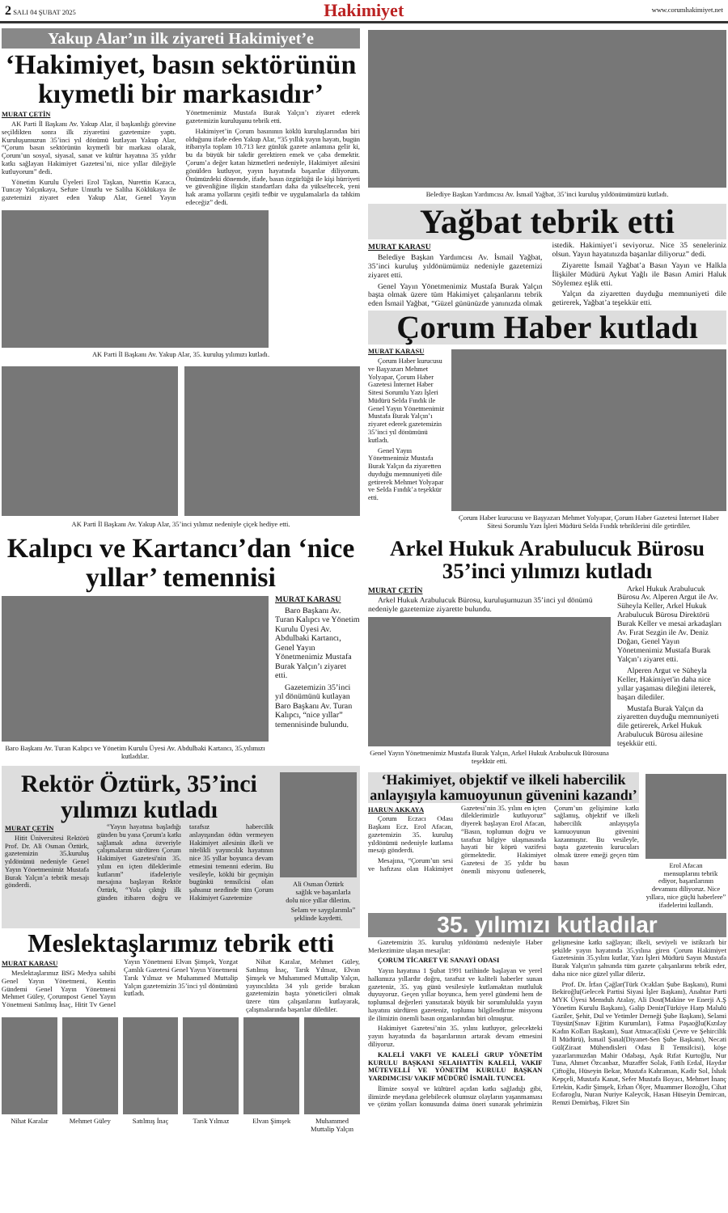2 SALI 04 ŞUBAT 2025 Hakimiyet www.corumhakimiyet.net
Yakup Alar’ın ilk ziyareti Hakimiyet’e
‘Hakimiyet, basın sektörünün kıymetli bir markasıdır’
MURAT ÇETİN
AK Parti İl Başkanı Av. Yakup Alar, il başkanlığı görevine seçildikten sonra ilk ziyaretini gazetemize yaptı. Kuruluşumuzun 35’inci yıl dönümü kutlayan Yakup Alar, “Çorum basın sektörünün kıymetli bir markası olarak, Çorum’un sosyal, siyasal, sanat ve kültür hayatına 35 yıldır katkı sağlayan Hakimiyet Gazetesi’ni, nice yıllar dileğiyle kutluyorum” dedi.
Yönetim Kurulu Üyeleri Erol Taşkan, Nurettin Karaca, Tuncay Yalçınkaya, Sefure Umutlu ve Saliha Köklükaya ile gazetemizi ziyaret eden Yakup Alar, Genel Yayın Yönetmenimiz Mustafa Burak Yalçın’ı ziyaret ederek gazetemizin kuruluşunu tebrik etti.
Hakimiyet’in Çorum basınının köklü kuruluşlarından biri olduğunu ifade eden Yakup Alar, “35 yıllık yayın hayatı, bugün itibarıyla toplam 10.713 kez günlük gazete anlamına gelir ki, bu da büyük bir takdir gerektiren emek ve çaba demektir. Çorum’a değer katan hizmetleri nedeniyle, Hakimiyet ailesini gönülden kutluyor, yayın hayatında başarılar diliyorum. Önümüzdeki dönemde, ifade, basın özgürlüğü ile kişi hürriyeti ve güvenliğine ilişkin standartları daha da yükseltecek, yeni hak arama yollarını çeşitli tedbir ve uygulamalarla da tahkim edeceğiz” dedi.
AK Parti İl Başkanı Av. Yakup Alar, 35. kuruluş yılımızı kutladı.
AK Parti İl Başkanı Av. Yakup Alar, 35’inci yılımız nedeniyle çiçek hediye etti.
Kalıpcı ve Kartancı’dan ‘nice yıllar’ temennisi
Baro Başkanı Av. Turan Kalıpcı ve Yönetim Kurulu Üyesi Av. Abdulbaki Kartancı, 35.yılımızı kutladılar.
MURAT KARASU
Baro Başkanı Av. Turan Kalıpcı ve Yönetim Kurulu Üyesi Av. Abdulbaki Kartancı, Genel Yayın Yönetmenimiz Mustafa Burak Yalçın’ı ziyaret etti.
Gazetemizin 35’inci yıl dönümünü kutlayan Baro Başkanı Av. Turan Kalıpcı, “nice yıllar” temennisinde bulundu.
Rektör Öztürk, 35’inci yılımızı kutladı
MURAT ÇETİN
Hitit Üniversitesi Rektörü Prof. Dr. Ali Osman Öztürk, gazetemizin 35.kuruluş yıldönümü nedeniyle Genel Yayın Yönetmenimiz Mustafa Burak Yalçın’a tebrik mesajı gönderdi.
“Yayın hayatına başladığı günden bu yana Çorum'a katkı sağlamak adına özveriyle çalışmalarını sürdüren Çorum Hakimiyet Gazetesi'nin 35. yılını en içten dileklerimle kutlarım” ifadeleriyle mesajına başlayan Rektör Öztürk, “Yola çıktığı ilk günden itibaren doğru ve tarafsız habercilik anlayışından ödün vermeyen Hakimiyet ailesinin ilkeli ve nitelikli yayıncılık hayatının nice 35 yıllar boyunca devam etmesini temenni ederim. Bu vesileyle, köklü bir geçmişin bugünkü temsilcisi olan şahsınız nezdinde tüm Çorum Hakimiyet Gazetemize
Ali Osman Öztürk
sağlık ve başarılarla dolu nice yıllar dilerim.
Selam ve saygılarımla” şeklinde kaydetti.
Meslektaşlarımız tebrik etti
MURAT KARASU
Meslektaşlarımız BSG Medya sahibi Genel Yayın Yönetmeni, Kentin Gündemi Genel Yayın Yönetmeni Mehmet Güley, Çorumpost Genel Yayın Yönetmeni Satılmış İnaç, Hitit Tv Genel Yayın Yönetmeni Elvan Şimşek, Yozgat Çamlık Gazetesi Genel Yayın Yönetmeni Tarık Yılmaz ve Muhammed Muttalip Yalçın gazetemizin 35’inci yıl dönümünü kutladı.
Nihat Karalar, Mehmet Güley, Satılmış İnaç, Tarık Yılmaz, Elvan Şimşek ve Muhammed Muttalip Yalçın, yayıncılıkta 34 yılı geride bırakan gazetemizin başta yöneticileri olmak üzere tüm çalışanlarını kutlayarak, çalışmalarında başarılar dilediler.
Nihat Karalar Mehmet Güley Satılmış İnaç Tarık Yılmaz Elvan Şimşek Muhammed Muttalip Yalçın
Belediye Başkan Yardımcısı Av. İsmail Yağbat, 35’inci kuruluş yıldönümümüzü kutladı.
Yağbat tebrik etti
MURAT KARASU
Belediye Başkan Yardımcısı Av. İsmail Yağbat, 35’inci kuruluş yıldönümümüz nedeniyle gazetemizi ziyaret etti.
Genel Yayın Yönetmenimiz Mustafa Burak Yalçın başta olmak üzere tüm Hakimiyet çalışanlarını tebrik eden İsmail Yağbat, “Güzel gününüzde yanınızda olmak istedik. Hakimiyet’i seviyoruz. Nice 35 seneleriniz olsun. Yayın hayatınızda başarılar diliyoruz” dedi.
Ziyarette İsmail Yağbat’a Basın Yayın ve Halkla İlişkiler Müdürü Aykut Yağlı ile Basın Amiri Haluk Söylemez eşlik etti.
Yalçın da ziyaretten duyduğu memnuniyeti dile getirerek, Yağbat’a teşekkür etti.
Çorum Haber kutladı
MURAT KARASU
Çorum Haber kurucusu ve Başyazarı Mehmet Yolyapar, Çorum Haber Gazetesi İnternet Haber Sitesi Sorumlu Yazı İşleri Müdürü Selda Fındık ile Genel Yayın Yönetmenimiz Mustafa Burak Yalçın’ı ziyaret ederek gazetemizin 35’inci yıl dönümünü kutladı.
Genel Yayın Yönetmenimiz Mustafa Burak Yalçın da ziyaretten duyduğu memnuniyeti dile getirerek Mehmet Yolyapar ve Selda Fındık’a teşekkür etti.
Çorum Haber kurucusu ve Başyazarı Mehmet Yolyapar, Çorum Haber Gazetesi İnternet Haber Sitesi Sorumlu Yazı İşleri Müdürü Selda Fındık tebriklerini dile getirdiler.
Arkel Hukuk Arabulucuk Bürosu 35’inci yılımızı kutladı
MURAT ÇETİN
Arkel Hukuk Arabulucuk Bürosu, kuruluşumuzun 35’inci yıl dönümü nedeniyle gazetemize ziyarette bulundu.
Genel Yayın Yönetmenimiz Mustafa Burak Yalçın, Arkel Hukuk Arabulucuk Bürosuna teşekkür etti.
Arkel Hukuk Arabulucuk Bürosu Av. Alperen Argut ile Av. Süheyla Keller, Arkel Hukuk Arabulucuk Bürosu Direktörü Burak Keller ve mesai arkadaşları Av. Fırat Sezgin ile Av. Deniz Doğan, Genel Yayın Yönetmenimiz Mustafa Burak Yalçın’ı ziyaret etti.
Alperen Argut ve Süheyla Keller, Hakimiyet'in daha nice yıllar yaşaması dileğini ileterek, başarı dilediler.
Mustafa Burak Yalçın da ziyaretten duyduğu memnuniyeti dile getirerek, Arkel Hukuk Arabulucuk Bürosu ailesine teşekkür etti.
‘Hakimiyet, objektif ve ilkeli habercilik anlayışıyla kamuoyunun güvenini kazandı’
HARUN AKKAYA
Çorum Eczacı Odası Başkanı Ecz. Erol Afacan, gazetemizin 35. kuruluş yıldönümü nedeniyle kutlama mesajı gönderdi.
Mesajına, “Çorum’un sesi ve hafızası olan Hakimiyet Gazetesi’nin 35. yılını en içten dileklerimizle kutluyoruz” diyerek başlayan Erol Afacan, “Basın, toplumun doğru ve tarafsız bilgiye ulaşmasında hayati bir köprü vazifesi görmektedir. Hakimiyet Gazetesi de 35 yıldır bu önemli misyonu üstlenerek, Çorum’un gelişimine katkı sağlamış, objektif ve ilkeli habercilik anlayışıyla kamuoyunun güvenini kazanmıştır. Bu vesileyle, başta gazetenin kurucuları olmak üzere emeği geçen tüm basın
Erol Afacan
mensuplarını tebrik ediyor, başarılarının devamını diliyoruz. Nice yıllara, nice güçlü haberlere” ifadelerini kullandı.
35. yılımızı kutladılar
Gazetemizin 35. kuruluş yıldönümü nedeniyle Haber Merkezimize ulaşan mesajlar:
ÇORUM TİCARET VE SANAYİ ODASI
Yayın hayatına 1 Şubat 1991 tarihinde başlayan ve yerel halkımıza yıllardır doğru, tarafsız ve kaliteli haberler sunan gazeteniz, 35. yaş günü vesilesiyle kutlamaktan mutluluk duyuyoruz. Geçen yıllar boyunca, hem yerel gündemi hem de toplumsal değerleri yansıtarak büyük bir sorumlulukla yayın hayatını sürdüren gazeteniz, toplumu bilgilendirme misyonu ile ilimizin önemli basın organlarından biri olmuştur.
Hakimiyet Gazetesi’nin 35. yılını kutluyor, gelecekteki yayın hayatında da başarılarının artarak devam etmesini diliyoruz.
KALELİ VAKFI VE KALELİ GRUP YÖNETİM KURULU BAŞKANI SELAHATTİN KALELİ, VAKIF MÜTEVELLİ VE YÖNETİM KURULU BAŞKAN YARDIMCISI/ VAKIF MÜDÜRÜ İSMAİL TUNCEL
İlimize sosyal ve kültürel açıdan katkı sağladığı gibi, ilimizde meydana gelebilecek olumsuz olayların yaşanmaması ve çözüm yolları konusunda daima öneri sunarak şehrimizin gelişmesine katkı sağlayan; ilkeli, seviyeli ve istikrarlı bir şekilde yayın hayatında 35.yılına giren Çorum Hakimiyet Gazetesinin 35.yılını kutlar, Yazı İşleri Müdürü Sayın Mustafa Burak Yalçın'ın şahsında tüm gazete çalışanlarını tebrik eder, daha nice nice güzel yıllar dileriz.
Prof. Dr. İrfan Çağlar(Türk Ocakları Şube Başkanı), Rumi Bekiroğlu(Gelecek Partisi Siyasi İşler Başkanı), Anahtar Parti MYK Üyesi Memduh Atalay, Ali Dost(Makine ve Enerji A.Ş Yönetim Kurulu Başkanı), Galip Deniz(Türkiye Harp Malulü Gaziler, Şehit, Dul ve Yetimler Derneği Şube Başkanı), Selami Tüysüz(Sınav Eğitim Kurumları), Fatma Paşaoğlu(Kızılay Kadın Kolları Başkanı), Suat Atmaca(Eski Çevre ve Şehircilik İl Müdürü), İsmail Şanal(Diyanet-Sen Şube Başkanı), Necati Gül(Ziraat Mühendisleri Odası İl Temsilcisi), köşe yazarlarımızdan Mahir Odabaşı, Aşık Rıfat Kurtoğlu, Nur Tuna, Ahmet Özcanbaz, Muzaffer Solak, Fatih Erdal, Haydar Çiftoğlu, Hüseyin Bekar, Mustafa Kahraman, Kadir Sol, İshak Kepçeli, Mustafa Kanat, Sefer Mustafa Boyacı, Mehmet İnanç Ertekin, Kadir Şimşek, Erhan Ölçer, Muammer Bozoğlu, Cihat Ecdaroglu, Nuran Nuriye Kaleycik, Hasan Hüseyin Demircan, Remzi Demirbaş, Fikret Sin